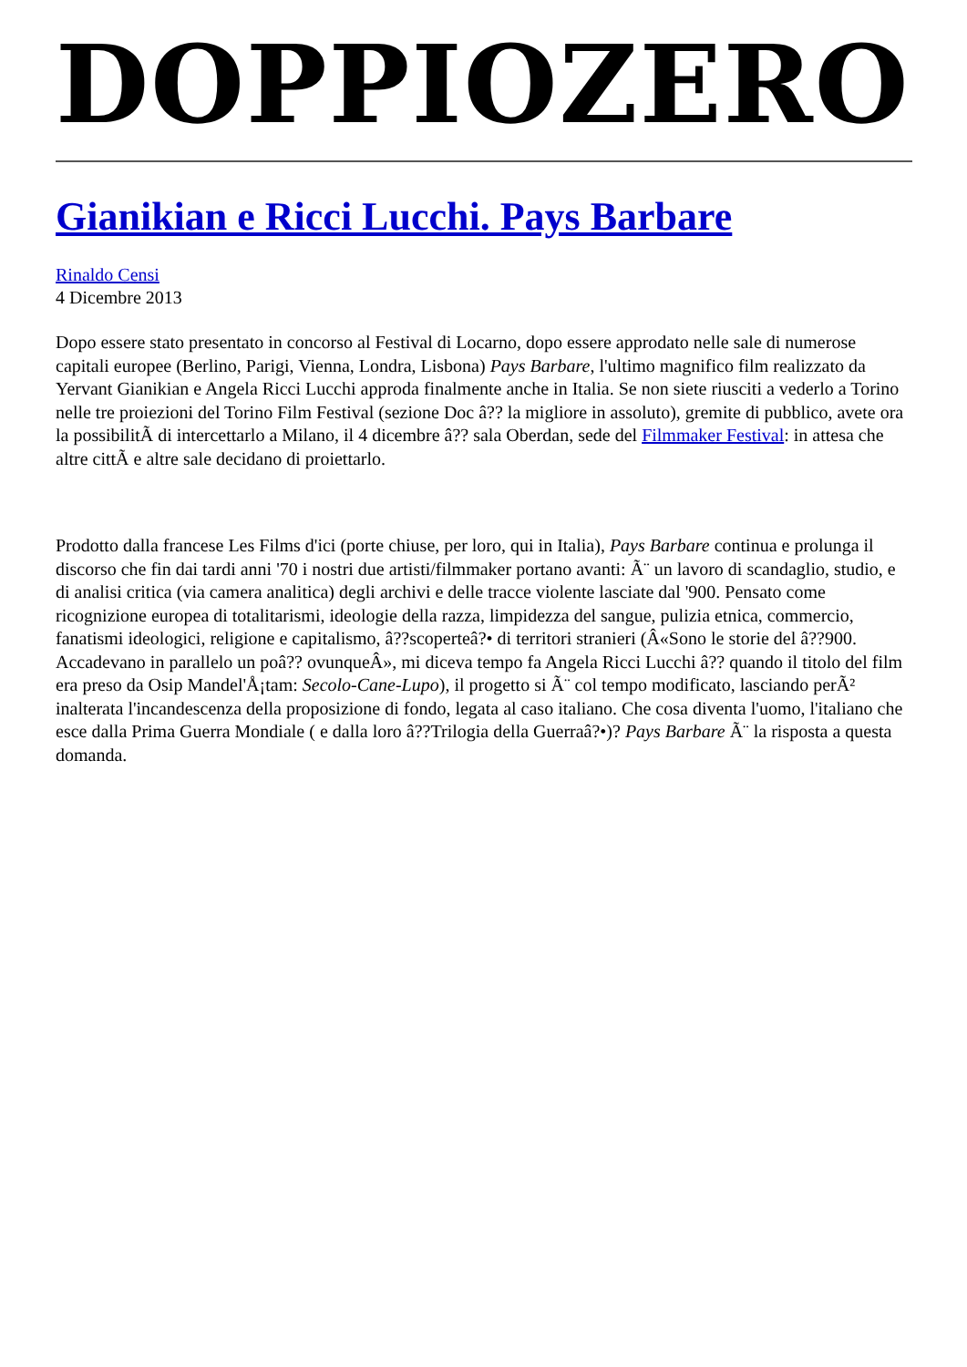DOPPIOZERO
Gianikian e Ricci Lucchi. Pays Barbare
Rinaldo Censi
4 Dicembre 2013
Dopo essere stato presentato in concorso al Festival di Locarno, dopo essere approdato nelle sale di numerose capitali europee (Berlino, Parigi, Vienna, Londra, Lisbona) Pays Barbare, l'ultimo magnifico film realizzato da Yervant Gianikian e Angela Ricci Lucchi approda finalmente anche in Italia. Se non siete riusciti a vederlo a Torino nelle tre proiezioni del Torino Film Festival (sezione Doc â?? la migliore in assoluto), gremite di pubblico, avete ora la possibilitÃ di intercettarlo a Milano, il 4 dicembre â?? sala Oberdan, sede del Filmmaker Festival: in attesa che altre cittÃ e altre sale decidano di proiettarlo.
Prodotto dalla francese Les Films d'ici (porte chiuse, per loro, qui in Italia), Pays Barbare continua e prolunga il discorso che fin dai tardi anni '70 i nostri due artisti/filmmaker portano avanti: Ã¨ un lavoro di scandaglio, studio, e di analisi critica (via camera analitica) degli archivi e delle tracce violente lasciate dal '900. Pensato come ricognizione europea di totalitarismi, ideologie della razza, limpidezza del sangue, pulizia etnica, commercio, fanatismi ideologici, religione e capitalismo, â??scoperteâ?• di territori stranieri (Â«Sono le storie del â??900. Accadevano in parallelo un poâ?? ovunqueÂ», mi diceva tempo fa Angela Ricci Lucchi â?? quando il titolo del film era preso da Osip Mandel'Å¡tam: Secolo-Cane-Lupo), il progetto si Ã¨ col tempo modificato, lasciando perÃ² inalterata l'incandescenza della proposizione di fondo, legata al caso italiano. Che cosa diventa l'uomo, l'italiano che esce dalla Prima Guerra Mondiale ( e dalla loro â??Trilogia della Guerraâ?•)? Pays Barbare Ã¨ la risposta a questa domanda.